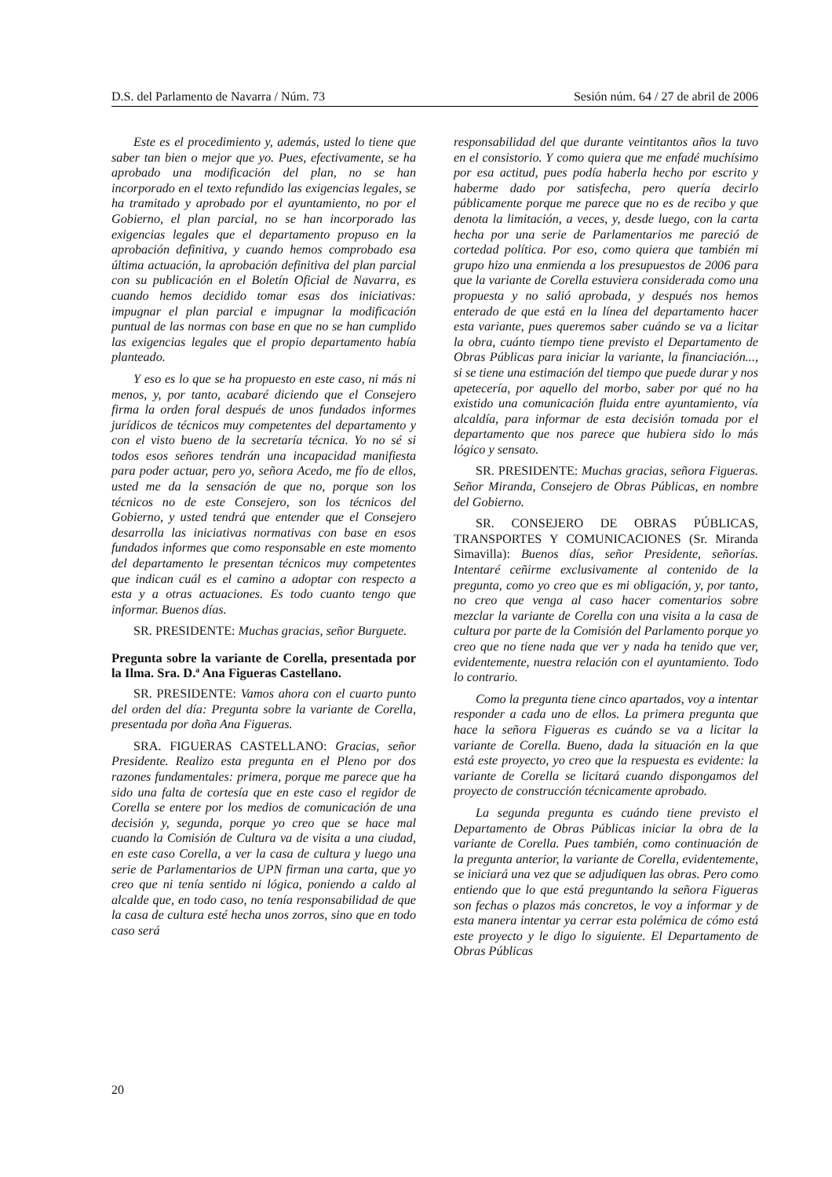D.S. del Parlamento de Navarra / Núm. 73 Sesión núm. 64 / 27 de abril de 2006
Este es el procedimiento y, además, usted lo tiene que saber tan bien o mejor que yo. Pues, efectivamente, se ha aprobado una modificación del plan, no se han incorporado en el texto refundido las exigencias legales, se ha tramitado y aprobado por el ayuntamiento, no por el Gobierno, el plan parcial, no se han incorporado las exigencias legales que el departamento propuso en la aprobación definitiva, y cuando hemos comprobado esa última actuación, la aprobación definitiva del plan parcial con su publicación en el Boletín Oficial de Navarra, es cuando hemos decidido tomar esas dos iniciativas: impugnar el plan parcial e impugnar la modificación puntual de las normas con base en que no se han cumplido las exigencias legales que el propio departamento había planteado.
Y eso es lo que se ha propuesto en este caso, ni más ni menos, y, por tanto, acabaré diciendo que el Consejero firma la orden foral después de unos fundados informes jurídicos de técnicos muy competentes del departamento y con el visto bueno de la secretaría técnica. Yo no sé si todos esos señores tendrán una incapacidad manifiesta para poder actuar, pero yo, señora Acedo, me fío de ellos, usted me da la sensación de que no, porque son los técnicos no de este Consejero, son los técnicos del Gobierno, y usted tendrá que entender que el Consejero desarrolla las iniciativas normativas con base en esos fundados informes que como responsable en este momento del departamento le presentan técnicos muy competentes que indican cuál es el camino a adoptar con respecto a esta y a otras actuaciones. Es todo cuanto tengo que informar. Buenos días.
SR. PRESIDENTE: Muchas gracias, señor Burguete.
Pregunta sobre la variante de Corella, presentada por la Ilma. Sra. D.ª Ana Figueras Castellano.
SR. PRESIDENTE: Vamos ahora con el cuarto punto del orden del día: Pregunta sobre la variante de Corella, presentada por doña Ana Figueras.
SRA. FIGUERAS CASTELLANO: Gracias, señor Presidente. Realizo esta pregunta en el Pleno por dos razones fundamentales: primera, porque me parece que ha sido una falta de cortesía que en este caso el regidor de Corella se entere por los medios de comunicación de una decisión y, segunda, porque yo creo que se hace mal cuando la Comisión de Cultura va de visita a una ciudad, en este caso Corella, a ver la casa de cultura y luego una serie de Parlamentarios de UPN firman una carta, que yo creo que ni tenía sentido ni lógica, poniendo a caldo al alcalde que, en todo caso, no tenía responsabilidad de que la casa de cultura esté hecha unos zorros, sino que en todo caso será
responsabilidad del que durante veintitantos años la tuvo en el consistorio. Y como quiera que me enfadé muchísimo por esa actitud, pues podía haberla hecho por escrito y haberme dado por satisfecha, pero quería decirlo públicamente porque me parece que no es de recibo y que denota la limitación, a veces, y, desde luego, con la carta hecha por una serie de Parlamentarios me pareció de cortedad política. Por eso, como quiera que también mi grupo hizo una enmienda a los presupuestos de 2006 para que la variante de Corella estuviera considerada como una propuesta y no salió aprobada, y después nos hemos enterado de que está en la línea del departamento hacer esta variante, pues queremos saber cuándo se va a licitar la obra, cuánto tiempo tiene previsto el Departamento de Obras Públicas para iniciar la variante, la financiación..., si se tiene una estimación del tiempo que puede durar y nos apetecería, por aquello del morbo, saber por qué no ha existido una comunicación fluida entre ayuntamiento, vía alcaldía, para informar de esta decisión tomada por el departamento que nos parece que hubiera sido lo más lógico y sensato.
SR. PRESIDENTE: Muchas gracias, señora Figueras. Señor Miranda, Consejero de Obras Públicas, en nombre del Gobierno.
SR. CONSEJERO DE OBRAS PÚBLICAS, TRANSPORTES Y COMUNICACIONES (Sr. Miranda Simavilla): Buenos días, señor Presidente, señorías. Intentaré ceñirme exclusivamente al contenido de la pregunta, como yo creo que es mi obligación, y, por tanto, no creo que venga al caso hacer comentarios sobre mezclar la variante de Corella con una visita a la casa de cultura por parte de la Comisión del Parlamento porque yo creo que no tiene nada que ver y nada ha tenido que ver, evidentemente, nuestra relación con el ayuntamiento. Todo lo contrario.
Como la pregunta tiene cinco apartados, voy a intentar responder a cada uno de ellos. La primera pregunta que hace la señora Figueras es cuándo se va a licitar la variante de Corella. Bueno, dada la situación en la que está este proyecto, yo creo que la respuesta es evidente: la variante de Corella se licitará cuando dispongamos del proyecto de construcción técnicamente aprobado.
La segunda pregunta es cuándo tiene previsto el Departamento de Obras Públicas iniciar la obra de la variante de Corella. Pues también, como continuación de la pregunta anterior, la variante de Corella, evidentemente, se iniciará una vez que se adjudiquen las obras. Pero como entiendo que lo que está preguntando la señora Figueras son fechas o plazos más concretos, le voy a informar y de esta manera intentar ya cerrar esta polémica de cómo está este proyecto y le digo lo siguiente. El Departamento de Obras Públicas
20